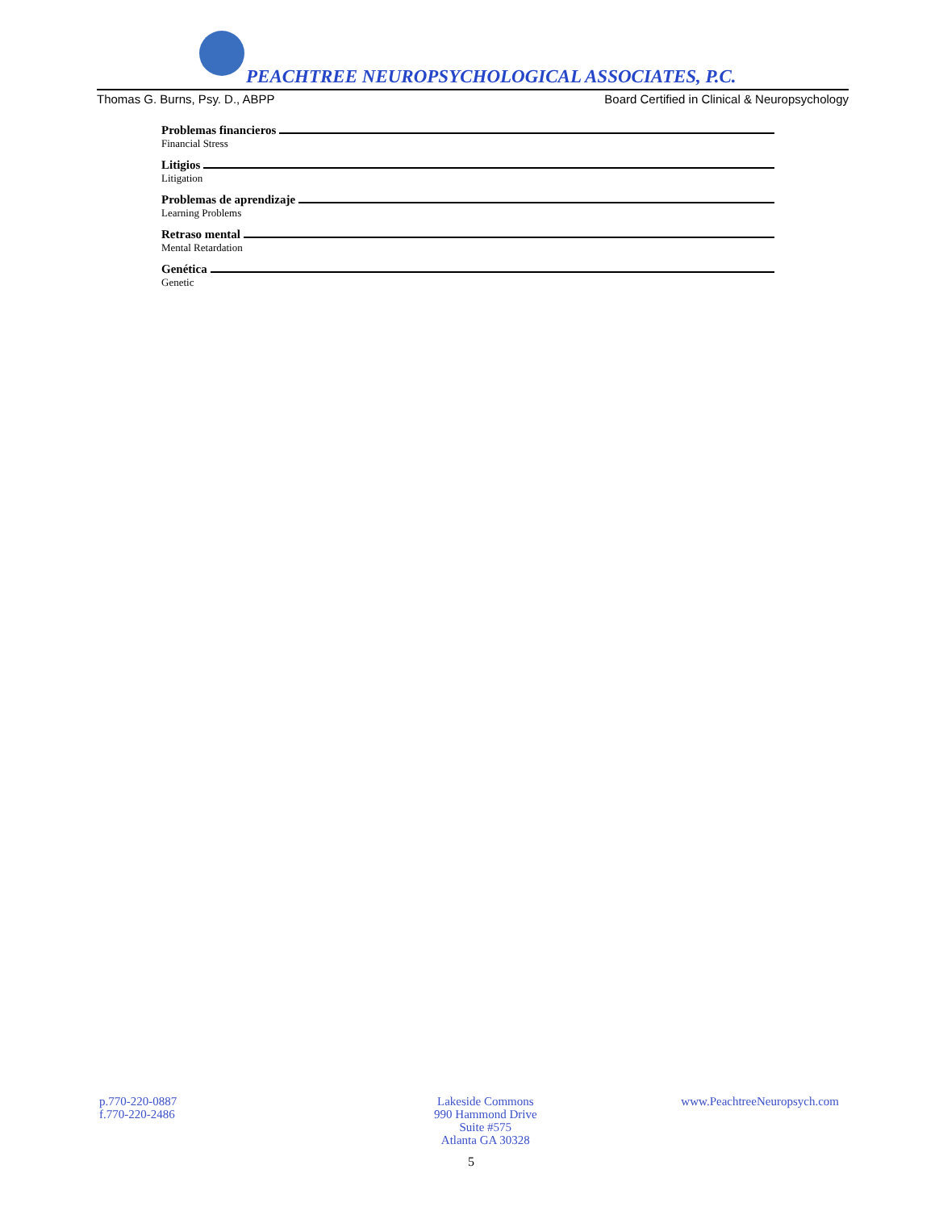PEACHTREE NEUROPSYCHOLOGICAL ASSOCIATES, P.C.
Thomas G. Burns, Psy. D., ABPP Board Certified in Clinical & Neuropsychology
Problemas financieros
Financial Stress
Litigios
Litigation
Problemas de aprendizaje
Learning Problems
Retraso mental
Mental Retardation
Genética
Genetic
p.770-220-0887
f.770-220-2486
Lakeside Commons
990 Hammond Drive
Suite #575
Atlanta GA 30328
www.PeachtreeNeuropsych.com
5